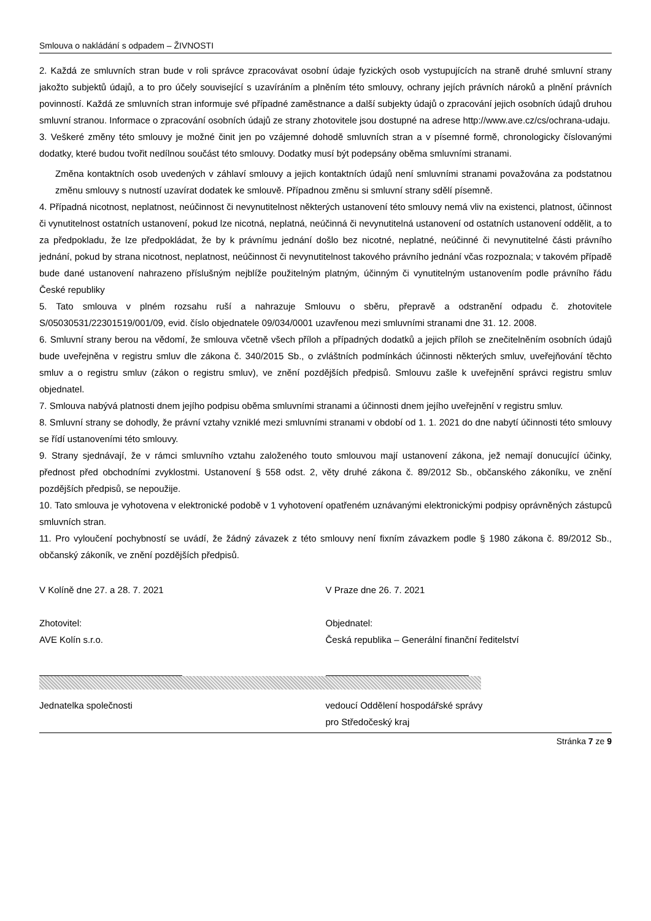Smlouva o nakládání s odpadem – ŽIVNOSTI
2. Každá ze smluvních stran bude v roli správce zpracovávat osobní údaje fyzických osob vystupujících na straně druhé smluvní strany jakožto subjektů údajů, a to pro účely související s uzavíráním a plněním této smlouvy, ochrany jejích právních nároků a plnění právních povinností. Každá ze smluvních stran informuje své případné zaměstnance a další subjekty údajů o zpracování jejich osobních údajů druhou smluvní stranou. Informace o zpracování osobních údajů ze strany zhotovitele jsou dostupné na adrese http://www.ave.cz/cs/ochrana-udaju.
3. Veškeré změny této smlouvy je možné činit jen po vzájemné dohodě smluvních stran a v písemné formě, chronologicky číslovanými dodatky, které budou tvořit nedílnou součást této smlouvy. Dodatky musí být podepsány oběma smluvními stranami.
Změna kontaktních osob uvedených v záhlaví smlouvy a jejich kontaktních údajů není smluvními stranami považována za podstatnou změnu smlouvy s nutností uzavírat dodatek ke smlouvě. Případnou změnu si smluvní strany sdělí písemně.
4. Případná nicotnost, neplatnost, neúčinnost či nevynutitelnost některých ustanovení této smlouvy nemá vliv na existenci, platnost, účinnost či vynutitelnost ostatních ustanovení, pokud lze nicotná, neplatná, neúčinná či nevynutitelná ustanovení od ostatních ustanovení oddělit, a to za předpokladu, že lze předpokládat, že by k právnímu jednání došlo bez nicotné, neplatné, neúčinné či nevynutitelné části právního jednání, pokud by strana nicotnost, neplatnost, neúčinnost či nevynutitelnost takového právního jednání včas rozpoznala; v takovém případě bude dané ustanovení nahrazeno příslušným nejblíže použitelným platným, účinným či vynutitelným ustanovením podle právního řádu České republiky
5. Tato smlouva v plném rozsahu ruší a nahrazuje Smlouvu o sběru, přepravě a odstranění odpadu č. zhotovitele S/05030531/22301519/001/09, evid. číslo objednatele 09/034/0001 uzavřenou mezi smluvními stranami dne 31. 12. 2008.
6. Smluvní strany berou na vědomí, že smlouva včetně všech příloh a případných dodatků a jejich příloh se znečitelněním osobních údajů bude uveřejněna v registru smluv dle zákona č. 340/2015 Sb., o zvláštních podmínkách účinnosti některých smluv, uveřejňování těchto smluv a o registru smluv (zákon o registru smluv), ve znění pozdějších předpisů. Smlouvu zašle k uveřejnění správci registru smluv objednatel.
7. Smlouva nabývá platnosti dnem jejího podpisu oběma smluvními stranami a účinnosti dnem jejího uveřejnění v registru smluv.
8. Smluvní strany se dohodly, že právní vztahy vzniklé mezi smluvními stranami v období od 1. 1. 2021 do dne nabytí účinnosti této smlouvy se řídí ustanoveními této smlouvy.
9. Strany sjednávají, že v rámci smluvního vztahu založeného touto smlouvou mají ustanovení zákona, jež nemají donucující účinky, přednost před obchodními zvyklostmi. Ustanovení § 558 odst. 2, věty druhé zákona č. 89/2012 Sb., občanského zákoníku, ve znění pozdějších předpisů, se nepoužije.
10. Tato smlouva je vyhotovena v elektronické podobě v 1 vyhotovení opatřeném uznávanými elektronickými podpisy oprávněných zástupců smluvních stran.
11. Pro vyloučení pochybností se uvádí, že žádný závazek z této smlouvy není fixním závazkem podle § 1980 zákona č. 89/2012 Sb., občanský zákoník, ve znění pozdějších předpisů.
V Kolíně dne 27. a 28. 7. 2021
Zhotovitel:
AVE Kolín s.r.o.
V Praze dne 26. 7. 2021
Objednatel:
Česká republika – Generální finanční ředitelství
Jednatelka společnosti vedoucí Oddělení hospodářské správy
pro Středočeský kraj
Stránka 7 ze 9